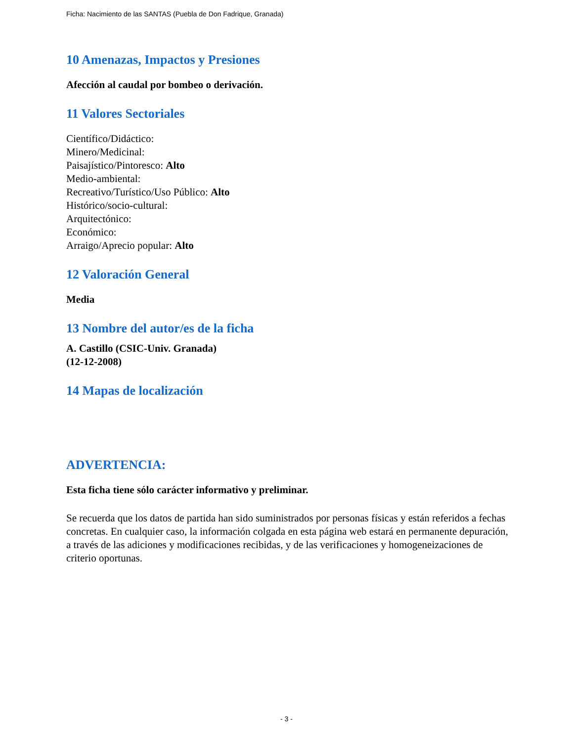Ficha: Nacimiento de las SANTAS (Puebla de Don Fadrique, Granada)
10 Amenazas, Impactos y Presiones
Afección al caudal por bombeo o derivación.
11 Valores Sectoriales
Científico/Didáctico:
Minero/Medicinal:
Paisajístico/Pintoresco: Alto
Medio-ambiental:
Recreativo/Turístico/Uso Público: Alto
Histórico/socio-cultural:
Arquitectónico:
Económico:
Arraigo/Aprecio popular: Alto
12 Valoración General
Media
13 Nombre del autor/es de la ficha
A. Castillo (CSIC-Univ. Granada)
(12-12-2008)
14 Mapas de localización
ADVERTENCIA:
Esta ficha tiene sólo carácter informativo y preliminar.
Se recuerda que los datos de partida han sido suministrados por personas físicas y están referidos a fechas concretas. En cualquier caso, la información colgada en esta página web estará en permanente depuración, a través de las adiciones y modificaciones recibidas, y de las verificaciones y homogeneizaciones de criterio oportunas.
- 3 -